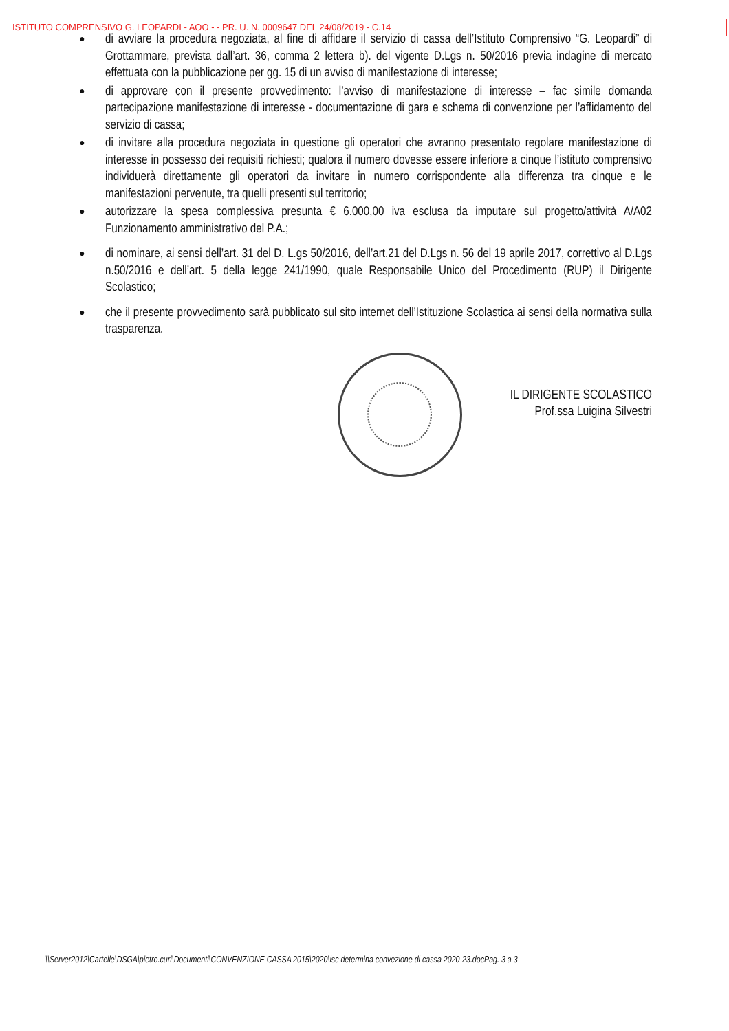ISTITUTO COMPRENSIVO G. LEOPARDI - AOO - - PR. U. N. 0009647 DEL 24/08/2019 - C.14
● di avviare la procedura negoziata, al fine di affidare il servizio di cassa dell’Istituto Comprensivo “G. Leopardi” di Grottammare, prevista dall’art. 36, comma 2 lettera b). del vigente D.Lgs n. 50/2016 previa indagine di mercato effettuata con la pubblicazione per gg. 15 di un avviso di manifestazione di interesse;
● di approvare con il presente provvedimento: l’avviso di manifestazione di interesse – fac simile domanda partecipazione manifestazione di interesse - documentazione di gara e schema di convenzione per l’affidamento del servizio di cassa;
● di invitare alla procedura negoziata in questione gli operatori che avranno presentato regolare manifestazione di interesse in possesso dei requisiti richiesti; qualora il numero dovesse essere inferiore a cinque l’istituto comprensivo individuerà direttamente gli operatori da invitare in numero corrispondente alla differenza tra cinque e le manifestazioni pervenute, tra quelli presenti sul territorio;
● autorizzare la spesa complessiva presunta € 6.000,00 iva esclusa da imputare sul progetto/attività A/A02 Funzionamento amministrativo del P.A.;
● di nominare, ai sensi dell’art. 31 del D. L.gs 50/2016, dell’art.21 del D.Lgs n. 56 del 19 aprile 2017, correttivo al D.Lgs n.50/2016 e dell’art. 5 della legge 241/1990, quale Responsabile Unico del Procedimento (RUP) il Dirigente Scolastico;
● che il presente provvedimento sarà pubblicato sul sito internet dell’Istituzione Scolastica ai sensi della normativa sulla trasparenza.
IL DIRIGENTE SCOLASTICO
Prof.ssa Luigina Silvestri
\\Server2012\Cartelle\DSGA\pietro.curi\Documenti\CONVENZIONE CASSA 2015\2020\isc determina convezione di cassa 2020-23.docPag. 3 a 3